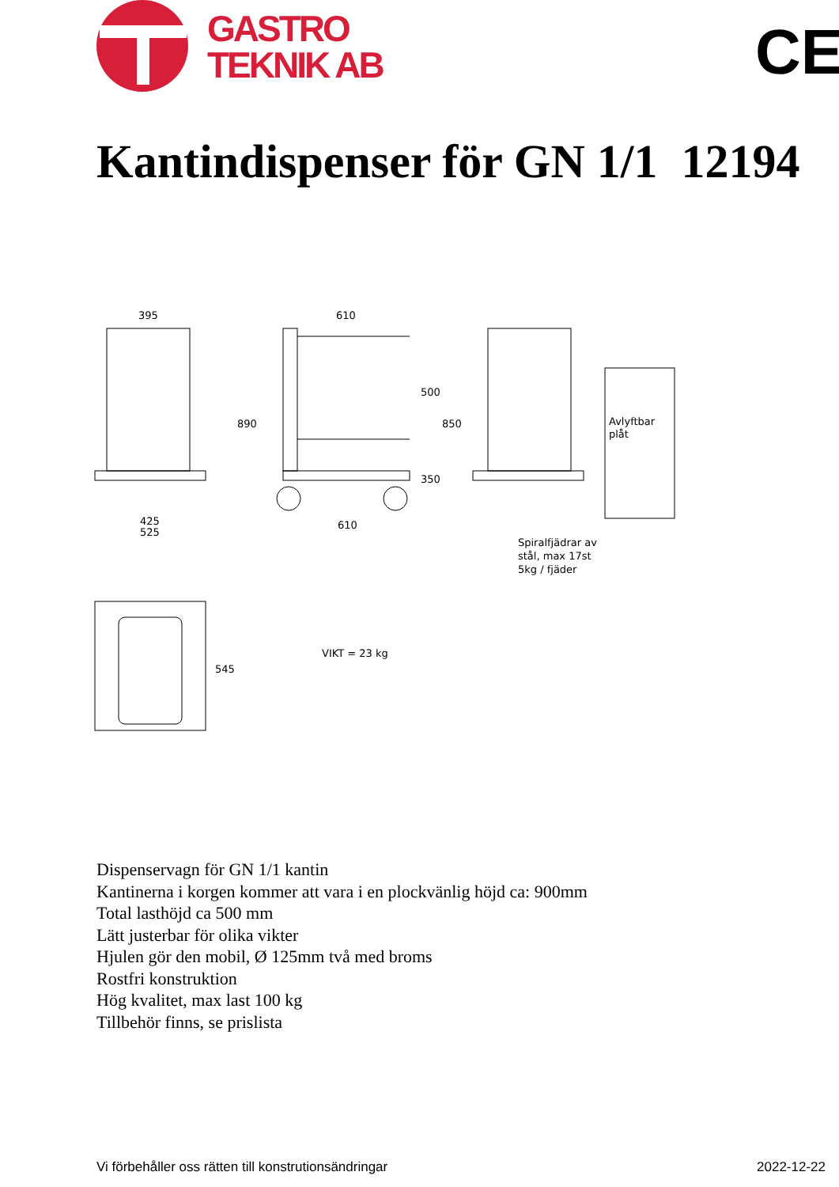GASTRO
TEKNIK AB
CE
Kantindispenser för GN 1/1 12194
395
425
525
610
610
890
500
850
350
Avlyftbar
plåt
Spiralfjädrar av
stål, max 17st
5kg / fjäder
545
VIKT = 23 kg
Dispenservagn för GN 1/1 kantin
Kantinerna i korgen kommer att vara i en plockvänlig höjd ca: 900mm
Total lasthöjd ca 500 mm
Lätt justerbar för olika vikter
Hjulen gör den mobil, Ø 125mm två med broms
Rostfri konstruktion
Hög kvalitet, max last 100 kg
Tillbehör finns, se prislista
Vi förbehåller oss rätten till konstrutionsändringar 2022-12-22